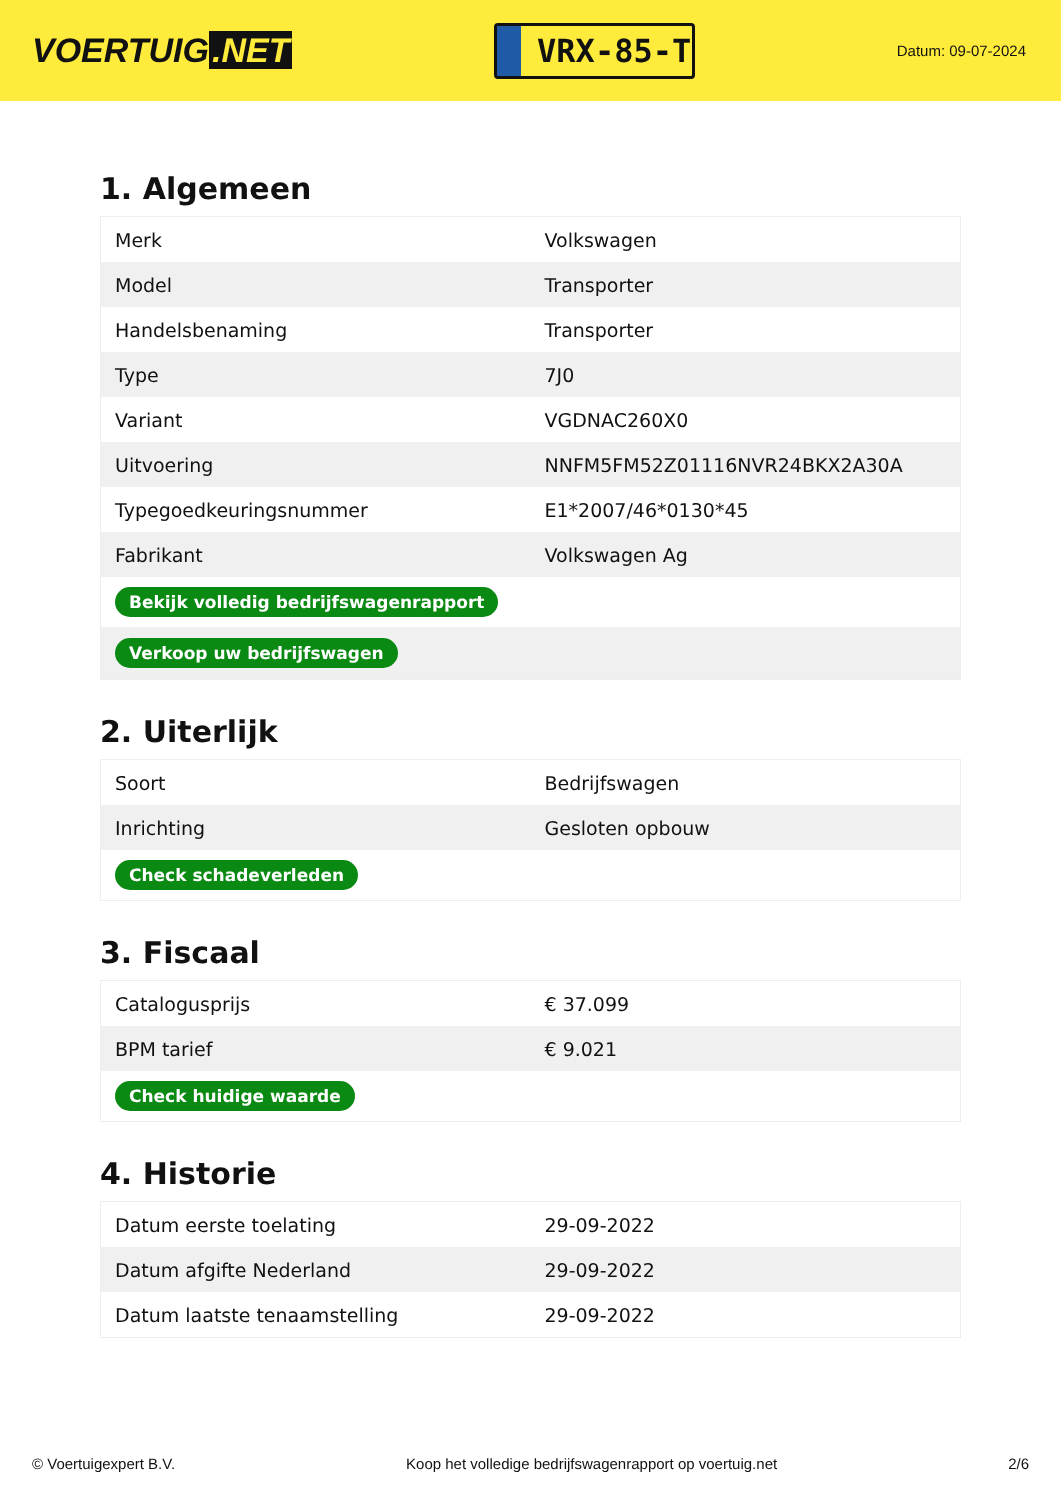VOERTUIG.NET
VRX-85-T
Datum: 09-07-2024
1. Algemeen
| Merk | Volkswagen |
| Model | Transporter |
| Handelsbenaming | Transporter |
| Type | 7J0 |
| Variant | VGDNAC260X0 |
| Uitvoering | NNFM5FM52Z01116NVR24BKX2A30A |
| Typegoedkeuringsnummer | E1*2007/46*0130*45 |
| Fabrikant | Volkswagen Ag |
| Bekijk volledig bedrijfswagenrapport | |
| Verkoop uw bedrijfswagen | |
2. Uiterlijk
| Soort | Bedrijfswagen |
| Inrichting | Gesloten opbouw |
| Check schadeverleden | |
3. Fiscaal
| Catalogusprijs | € 37.099 |
| BPM tarief | € 9.021 |
| Check huidige waarde | |
4. Historie
| Datum eerste toelating | 29-09-2022 |
| Datum afgifte Nederland | 29-09-2022 |
| Datum laatste tenaamstelling | 29-09-2022 |
© Voertuigexpert B.V. Koop het volledige bedrijfswagenrapport op voertuig.net 2/6